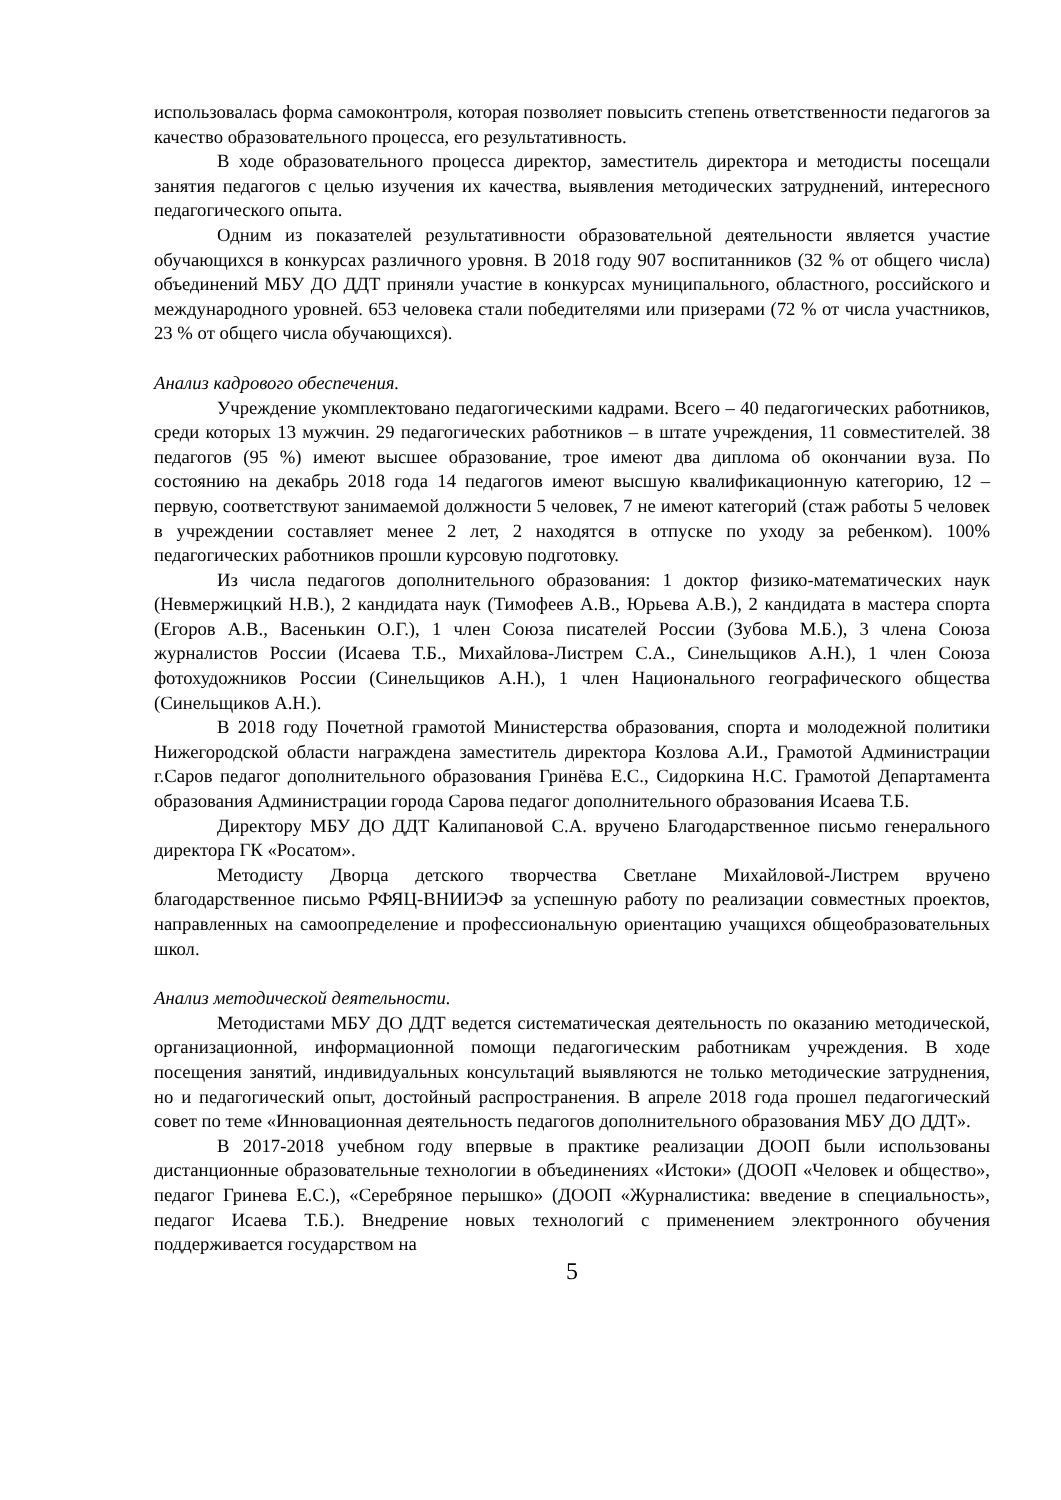использовалась форма самоконтроля, которая позволяет повысить степень ответственности педагогов за качество образовательного процесса, его результативность.
В ходе образовательного процесса директор, заместитель директора и методисты посещали занятия педагогов с целью изучения их качества, выявления методических затруднений, интересного педагогического опыта.
Одним из показателей результативности образовательной деятельности является участие обучающихся в конкурсах различного уровня. В 2018 году 907 воспитанников (32 % от общего числа) объединений МБУ ДО ДДТ приняли участие в конкурсах муниципального, областного, российского и международного уровней. 653 человека стали победителями или призерами (72 % от числа участников, 23 % от общего числа обучающихся).
Анализ кадрового обеспечения.
Учреждение укомплектовано педагогическими кадрами. Всего – 40 педагогических работников, среди которых 13 мужчин. 29 педагогических работников – в штате учреждения, 11 совместителей. 38 педагогов (95 %) имеют высшее образование, трое имеют два диплома об окончании вуза. По состоянию на декабрь 2018 года 14 педагогов имеют высшую квалификационную категорию, 12 – первую, соответствуют занимаемой должности 5 человек, 7 не имеют категорий (стаж работы 5 человек в учреждении составляет менее 2 лет, 2 находятся в отпуске по уходу за ребенком). 100% педагогических работников прошли курсовую подготовку.
Из числа педагогов дополнительного образования: 1 доктор физико-математических наук (Невмержицкий Н.В.), 2 кандидата наук (Тимофеев А.В., Юрьева А.В.), 2 кандидата в мастера спорта (Егоров А.В., Васенькин О.Г.), 1 член Союза писателей России (Зубова М.Б.), 3 члена Союза журналистов России (Исаева Т.Б., Михайлова-Листрем С.А., Синельщиков А.Н.), 1 член Союза фотохудожников России (Синельщиков А.Н.), 1 член Национального географического общества (Синельщиков А.Н.).
В 2018 году Почетной грамотой Министерства образования, спорта и молодежной политики Нижегородской области награждена заместитель директора Козлова А.И., Грамотой Администрации г.Саров педагог дополнительного образования Гринёва Е.С., Сидоркина Н.С. Грамотой Департамента образования Администрации города Сарова педагог дополнительного образования Исаева Т.Б.
Директору МБУ ДО ДДТ Калипановой С.А. вручено Благодарственное письмо генерального директора ГК «Росатом».
Методисту Дворца детского творчества Светлане Михайловой-Листрем вручено благодарственное письмо РФЯЦ-ВНИИЭФ за успешную работу по реализации совместных проектов, направленных на самоопределение и профессиональную ориентацию учащихся общеобразовательных школ.
Анализ методической деятельности.
Методистами МБУ ДО ДДТ ведется систематическая деятельность по оказанию методической, организационной, информационной помощи педагогическим работникам учреждения. В ходе посещения занятий, индивидуальных консультаций выявляются не только методические затруднения, но и педагогический опыт, достойный распространения. В апреле 2018 года прошел педагогический совет по теме «Инновационная деятельность педагогов дополнительного образования МБУ ДО ДДТ».
В 2017-2018 учебном году впервые в практике реализации ДООП были использованы дистанционные образовательные технологии в объединениях «Истоки» (ДООП «Человек и общество», педагог Гринева Е.С.), «Серебряное перышко» (ДООП «Журналистика: введение в специальность», педагог Исаева Т.Б.). Внедрение новых технологий с применением электронного обучения поддерживается государством на
5